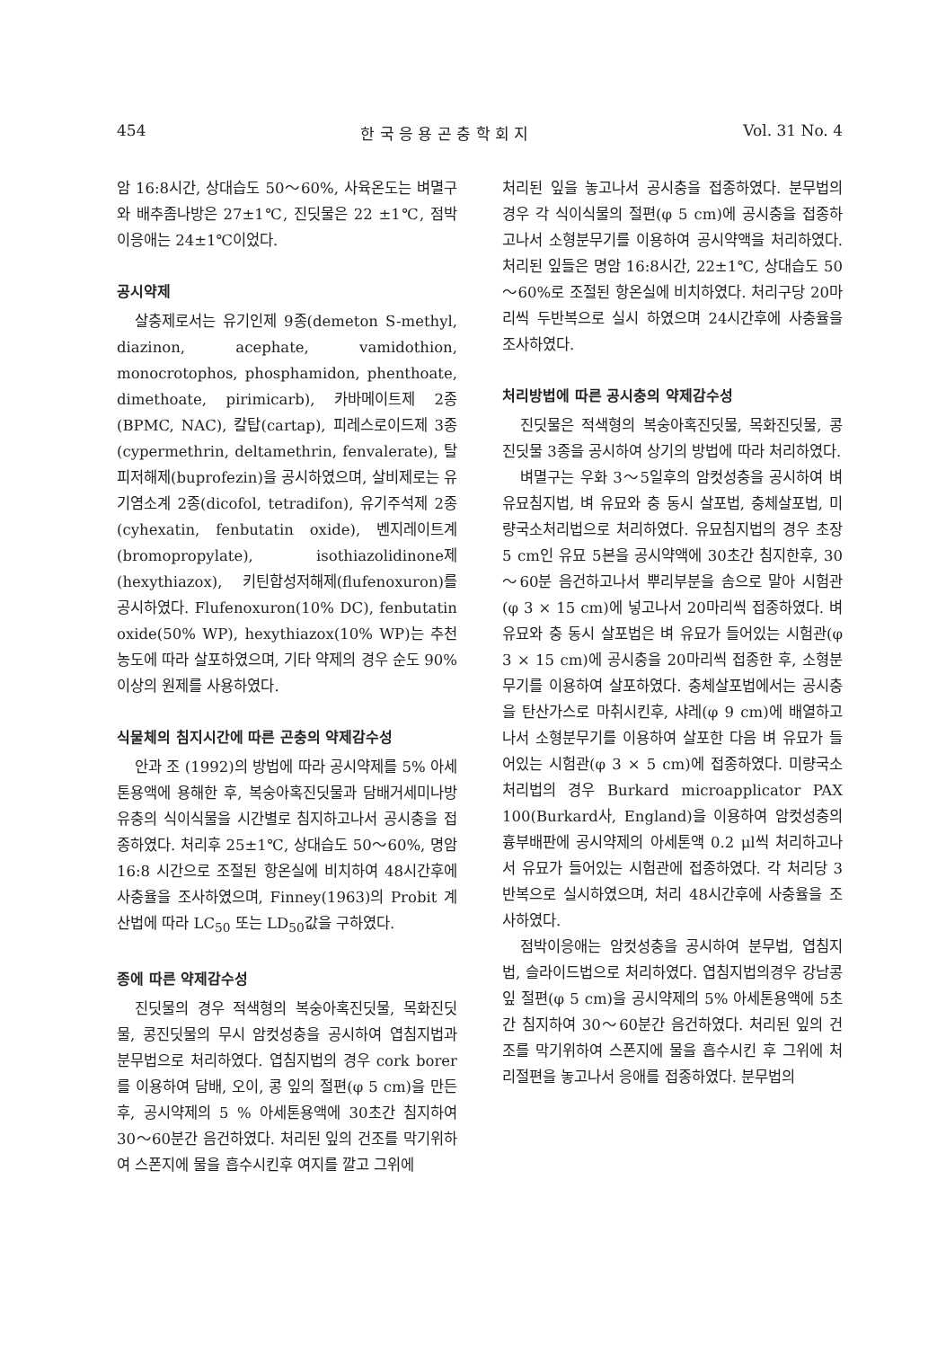454 한 국 응 용 곤 충 학 회 지 Vol. 31 No. 4
암 16:8시간, 상대습도 50～60%, 사육온도는 벼멸구와 배추좀나방은 27±1℃, 진딧물은 22 ±1℃, 점박이응애는 24±1℃이었다.
공시약제
살충제로서는 유기인제 9종(demeton S-methyl, diazinon, acephate, vamidothion, monocrotophos, phosphamidon, phenthoate, dimethoate, pirimicarb), 카바메이트제 2종(BPMC, NAC), 칼탑(cartap), 피레스로이드제 3종(cypermethrin, deltamethrin, fenvalerate), 탈피저해제(buprofezin)을 공시하였으며, 살비제로는 유기염소계 2종(dicofol, tetradifon), 유기주석제 2종(cyhexatin, fenbutatin oxide), 벤지레이트계(bromopropylate), isothiazolidinone제(hexythiazox), 키틴합성저해제(flufenoxuron)를 공시하였다. Flufenoxuron(10% DC), fenbutatin oxide(50% WP), hexythiazox(10% WP)는 추천농도에 따라 살포하였으며, 기타 약제의 경우 순도 90% 이상의 원제를 사용하였다.
식물체의 침지시간에 따른 곤충의 약제감수성
안과 조 (1992)의 방법에 따라 공시약제를 5% 아세톤용액에 용해한 후, 복숭아혹진딧물과 담배거세미나방유충의 식이식물을 시간별로 침지하고나서 공시충을 접종하였다. 처리후 25±1℃, 상대습도 50～60%, 명암 16:8 시간으로 조절된 항온실에 비치하여 48시간후에 사충율을 조사하였으며, Finney(1963)의 Probit 계산법에 따라 LC<sub>50</sub> 또는 LD<sub>50</sub>값을 구하였다.
종에 따른 약제감수성
진딧물의 경우 적색형의 복숭아혹진딧물, 목화진딧물, 콩진딧물의 무시 암컷성충을 공시하여 엽침지법과 분무법으로 처리하였다. 엽침지법의 경우 cork borer를 이용하여 담배, 오이, 콩 잎의 절편(φ 5 cm)을 만든후, 공시약제의 5 % 아세톤용액에 30초간 침지하여 30～60분간 음건하였다. 처리된 잎의 건조를 막기위하여 스폰지에 물을 흡수시킨후 여지를 깔고 그위에
처리된 잎을 놓고나서 공시충을 접종하였다. 분무법의 경우 각 식이식물의 절편(φ 5 cm)에 공시충을 접종하고나서 소형분무기를 이용하여 공시약액을 처리하였다. 처리된 잎들은 명암 16:8시간, 22±1℃, 상대습도 50～60%로 조절된 항온실에 비치하였다. 처리구당 20마리씩 두반복으로 실시 하였으며 24시간후에 사충율을 조사하였다.
처리방법에 따른 공시충의 약제감수성
진딧물은 적색형의 복숭아혹진딧물, 목화진딧물, 콩진딧물 3종을 공시하여 상기의 방법에 따라 처리하였다.
벼멸구는 우화 3～5일후의 암컷성충을 공시하여 벼 유묘침지법, 벼 유묘와 충 동시 살포법, 충체살포법, 미량국소처리법으로 처리하였다. 유묘침지법의 경우 초장 5 cm인 유묘 5본을 공시약액에 30초간 침지한후, 30～60분 음건하고나서 뿌리부분을 솜으로 말아 시험관(φ 3 × 15 cm)에 넣고나서 20마리씩 접종하였다. 벼 유묘와 충 동시 살포법은 벼 유묘가 들어있는 시험관(φ 3 × 15 cm)에 공시충을 20마리씩 접종한 후, 소형분무기를 이용하여 살포하였다. 충체살포법에서는 공시충을 탄산가스로 마취시킨후, 샤레(φ 9 cm)에 배열하고 나서 소형분무기를 이용하여 살포한 다음 벼 유묘가 들어있는 시험관(φ 3 × 5 cm)에 접종하였다. 미량국소처리법의 경우 Burkard microapplicator PAX 100(Burkard사, England)을 이용하여 암컷성충의 흉부배판에 공시약제의 아세톤액 0.2 μl씩 처리하고나서 유묘가 들어있는 시험관에 접종하였다. 각 처리당 3반복으로 실시하였으며, 처리 48시간후에 사충율을 조사하였다.
점박이응애는 암컷성충을 공시하여 분무법, 엽침지법, 슬라이드법으로 처리하였다. 엽침지법의경우 강남콩잎 절편(φ 5 cm)을 공시약제의 5% 아세톤용액에 5초간 침지하여 30～60분간 음건하였다. 처리된 잎의 건조를 막기위하여 스폰지에 물을 흡수시킨 후 그위에 처리절편을 놓고나서 응애를 접종하였다. 분무법의